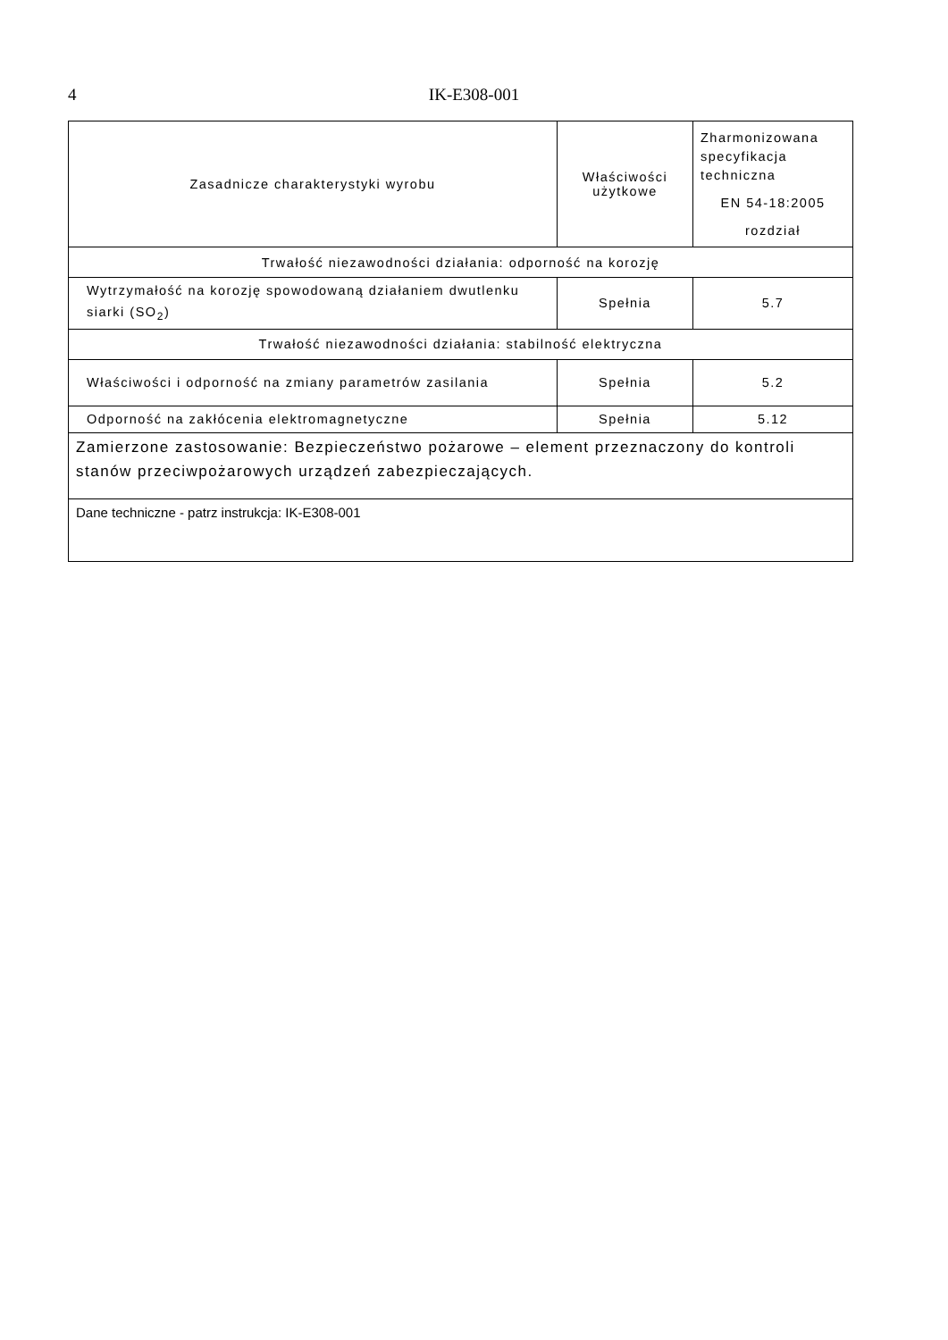4
IK-E308-001
| Zasadnicze charakterystyki wyrobu | Właściwości użytkowe | Zharmonizowana specyfikacja techniczna EN 54-18:2005 rozdział |
| Trwałość niezawodności działania: odporność na korozję | | |
| Wytrzymałość na korozję spowodowaną działaniem dwutlenku siarki (SO<sub>2</sub>) | Spełnia | 5.7 |
| Trwałość niezawodności działania: stabilność elektryczna | | |
| Właściwości i odporność na zmiany parametrów zasilania | Spełnia | 5.2 |
| Odporność na zakłócenia elektromagnetyczne | Spełnia | 5.12 |
| Zamierzone zastosowanie: Bezpieczeństwo pożarowe – element przeznaczony do kontroli stanów przeciwpożarowych urządzeń zabezpieczających. | | |
| Dane techniczne - patrz instrukcja: IK-E308-001 | | |